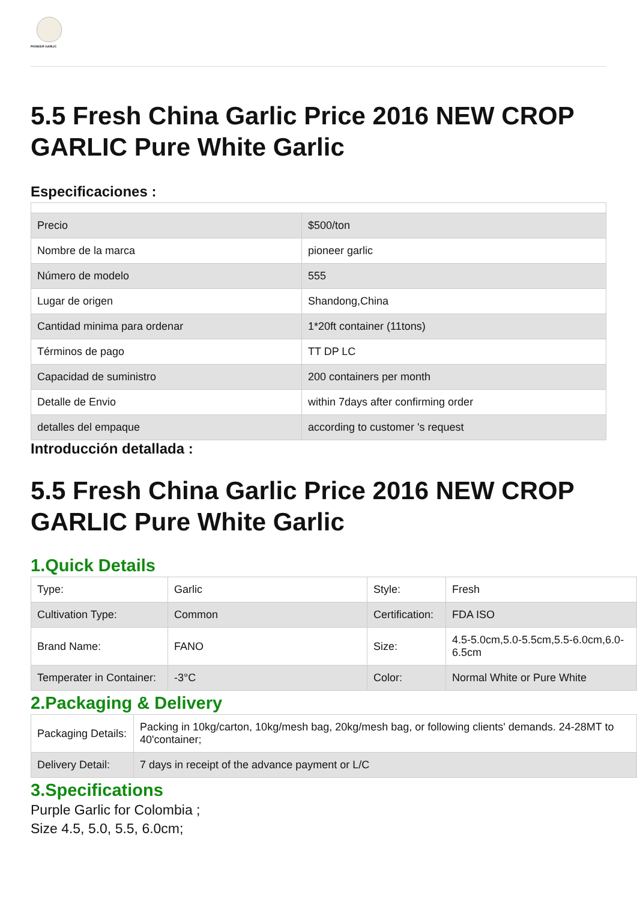PIONEER GARLIC
5.5 Fresh China Garlic Price 2016 NEW CROP GARLIC Pure White Garlic
Especificaciones :
| Precio | $500/ton |
| Nombre de la marca | pioneer garlic |
| Número de modelo | 555 |
| Lugar de origen | Shandong,China |
| Cantidad minima para ordenar | 1*20ft container (11tons) |
| Términos de pago | TT DP LC |
| Capacidad de suministro | 200 containers per month |
| Detalle de Envio | within 7days after confirming order |
| detalles del empaque | according to customer 's request |
Introducción detallada :
5.5 Fresh China Garlic Price 2016 NEW CROP GARLIC Pure White Garlic
1.Quick Details
| Type: | Garlic | Style: | Fresh |
| Cultivation Type: | Common | Certification: | FDA ISO |
| Brand Name: | FANO | Size: | 4.5-5.0cm,5.0-5.5cm,5.5-6.0cm,6.0-6.5cm |
| Temperater in Container: | -3°C | Color: | Normal White or Pure White |
2.Packaging & Delivery
| Packaging Details: | Packing in 10kg/carton, 10kg/mesh bag, 20kg/mesh bag, or following clients' demands. 24-28MT to 40'container; |
| Delivery Detail: | 7 days in receipt of the advance payment or L/C |
3.Specifications
Purple Garlic for Colombia ;
Size 4.5, 5.0, 5.5, 6.0cm;